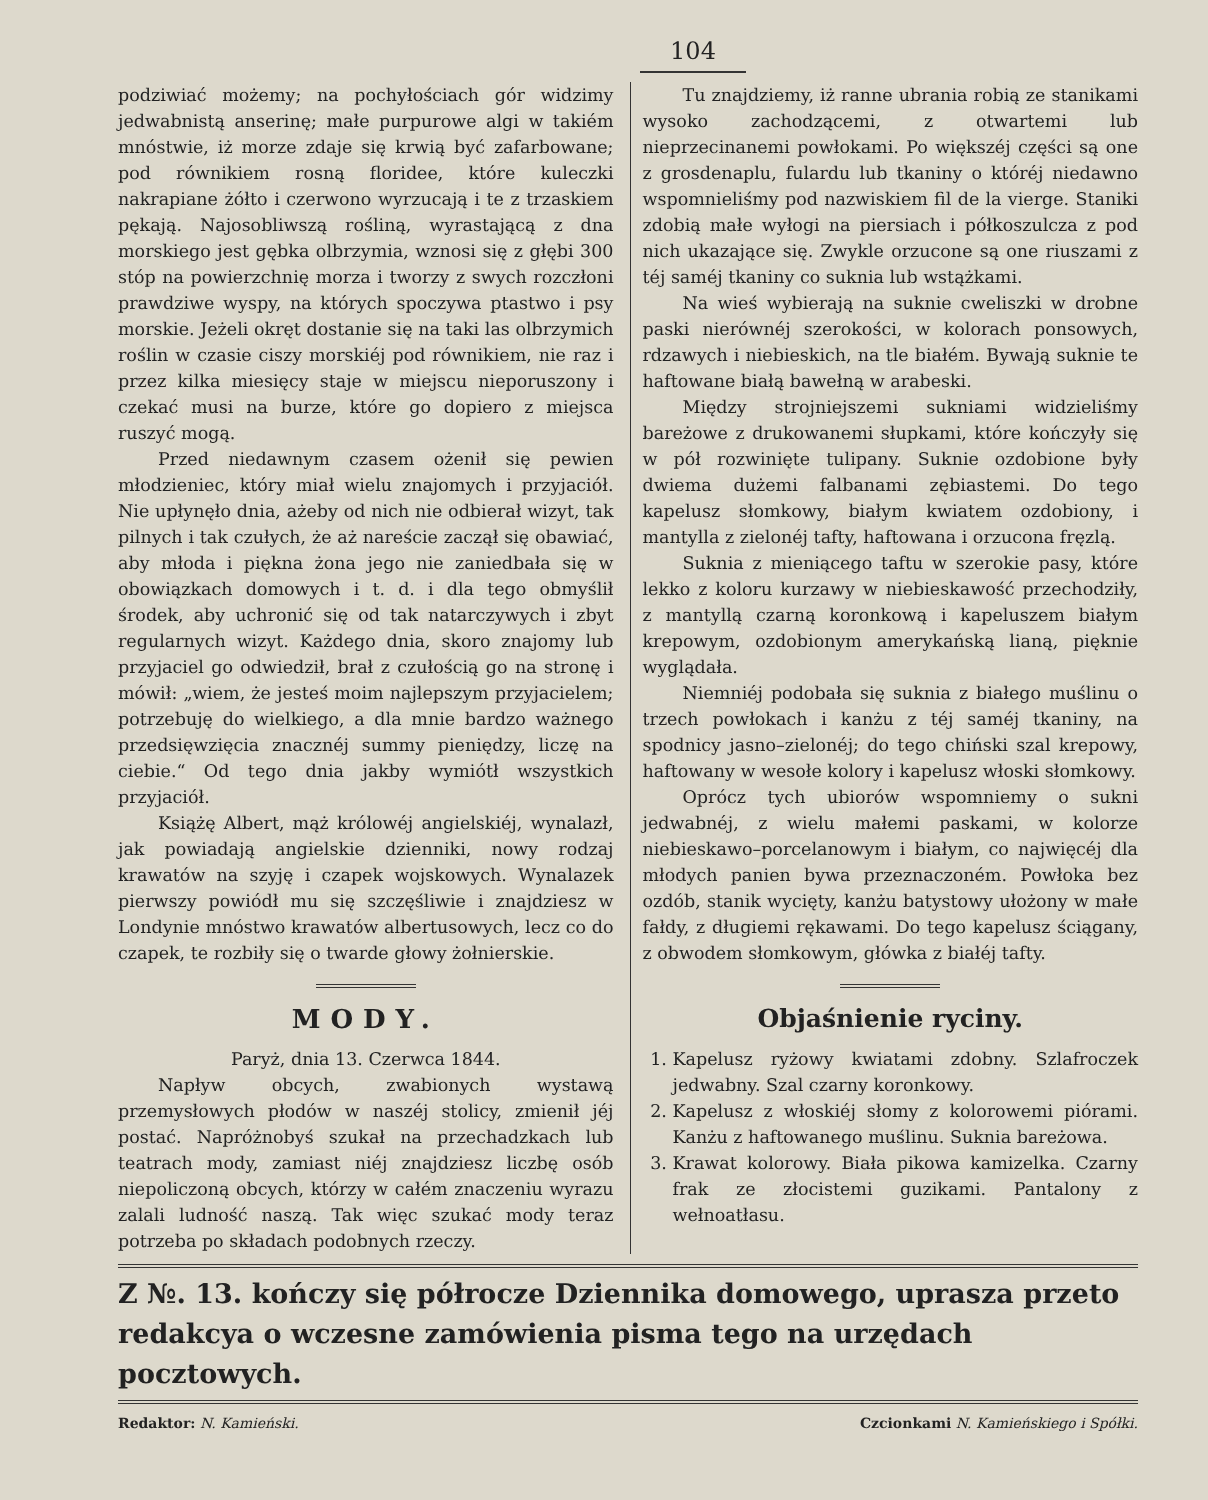104
podziwiać możemy; na pochyłościach gór widzimy jedwabnistą anserinę; małe purpurowe algi w takiém mnóstwie, iż morze zdaje się krwią być zafarbowane; pod równikiem rosną floridee, które kuleczki nakrapiane żółto i czerwono wyrzucają i te z trzaskiem pękają. Najosobliwszą rośliną, wyrastającą z dna morskiego jest gębka olbrzymia, wznosi się z głębi 300 stóp na powierzchnię morza i tworzy z swych rozczłoni prawdziwe wyspy, na których spoczywa ptastwo i psy morskie. Jeżeli okręt dostanie się na taki las olbrzymich roślin w czasie ciszy morskiéj pod równikiem, nie raz i przez kilka miesięcy staje w miejscu nieporuszony i czekać musi na burze, które go dopiero z miejsca ruszyć mogą.
Przed niedawnym czasem ożenił się pewien młodzieniec, który miał wielu znajomych i przyjaciół. Nie upłynęło dnia, ażeby od nich nie odbierał wizyt, tak pilnych i tak czułych, że aż nareście zaczął się obawiać, aby młoda i piękna żona jego nie zaniedbała się w obowiązkach domowych i t. d. i dla tego obmyślił środek, aby uchronić się od tak natarczywych i zbyt regularnych wizyt. Każdego dnia, skoro znajomy lub przyjaciel go odwiedził, brał z czułością go na stronę i mówił: „wiem, że jesteś moim najlepszym przyjacielem; potrzebuję do wielkiego, a dla mnie bardzo ważnego przedsięwzięcia znacznéj summy pieniędzy, liczę na ciebie.“ Od tego dnia jakby wymiótł wszystkich przyjaciół.
Książę Albert, mąż królowéj angielskiéj, wynalazł, jak powiadają angielskie dzienniki, nowy rodzaj krawatów na szyję i czapek wojskowych. Wynalazek pierwszy powiódł mu się szczęśliwie i znajdziesz w Londynie mnóstwo krawatów albertusowych, lecz co do czapek, te rozbiły się o twarde głowy żołnierskie.
MODY.
Paryż, dnia 13. Czerwca 1844.
Napływ obcych, zwabionych wystawą przemysłowych płodów w naszéj stolicy, zmienił jéj postać. Napróżnobyś szukał na przechadzkach lub teatrach mody, zamiast niéj znajdziesz liczbę osób niepoliczoną obcych, którzy w całém znaczeniu wyrazu zalali ludność naszą. Tak więc szukać mody teraz potrzeba po składach podobnych rzeczy.
Tu znajdziemy, iż ranne ubrania robią ze stanikami wysoko zachodzącemi, z otwartemi lub nieprzecinanemi powłokami. Po większéj części są one z grosdenaplu, fulardu lub tkaniny o któréj niedawno wspomnieliśmy pod nazwiskiem fil de la vierge. Staniki zdobią małe wyłogi na piersiach i półkoszulcza z pod nich ukazające się. Zwykle orzucone są one riuszami z téj saméj tkaniny co suknia lub wstążkami.
Na wieś wybierają na suknie cweliszki w drobne paski nierównéj szerokości, w kolorach ponsowych, rdzawych i niebieskich, na tle białém. Bywają suknie te haftowane białą bawełną w arabeski.
Między strojniejszemi sukniami widzieliśmy bareżowe z drukowanemi słupkami, które kończyły się w pół rozwinięte tulipany. Suknie ozdobione były dwiema dużemi falbanami zębiastemi. Do tego kapelusz słomkowy, białym kwiatem ozdobiony, i mantylla z zielonéj tafty, haftowana i orzucona fręzlą.
Suknia z mieniącego taftu w szerokie pasy, które lekko z koloru kurzawy w niebieskawość przechodziły, z mantyllą czarną koronkową i kapeluszem białym krepowym, ozdobionym amerykańską lianą, pięknie wyglądała.
Niemniéj podobała się suknia z białego muślinu o trzech powłokach i kanżu z téj saméj tkaniny, na spodnicy jasno–zielonéj; do tego chiński szal krepowy, haftowany w wesołe kolory i kapelusz włoski słomkowy.
Oprócz tych ubiorów wspomniemy o sukni jedwabnéj, z wielu małemi paskami, w kolorze niebieskawo–porcelanowym i białym, co najwięcéj dla młodych panien bywa przeznaczoném. Powłoka bez ozdób, stanik wycięty, kanżu batystowy ułożony w małe fałdy, z długiemi rękawami. Do tego kapelusz ściągany, z obwodem słomkowym, główka z białéj tafty.
Objaśnienie ryciny.
1. Kapelusz ryżowy kwiatami zdobny. Szlafroczek jedwabny. Szal czarny koronkowy.
2. Kapelusz z włoskiéj słomy z kolorowemi piórami. Kanżu z haftowanego muślinu. Suknia bareżowa.
3. Krawat kolorowy. Biała pikowa kamizelka. Czarny frak ze złocistemi guzikami. Pantalony z wełnoatłasu.
Z №. 13. kończy się półrocze Dziennika domowego, uprasza przeto redakcya o wczesne zamówienia pisma tego na urzędach pocztowych.
Redaktor: N. Kamieński. Czcionkami N. Kamieńskiego i Spółki.